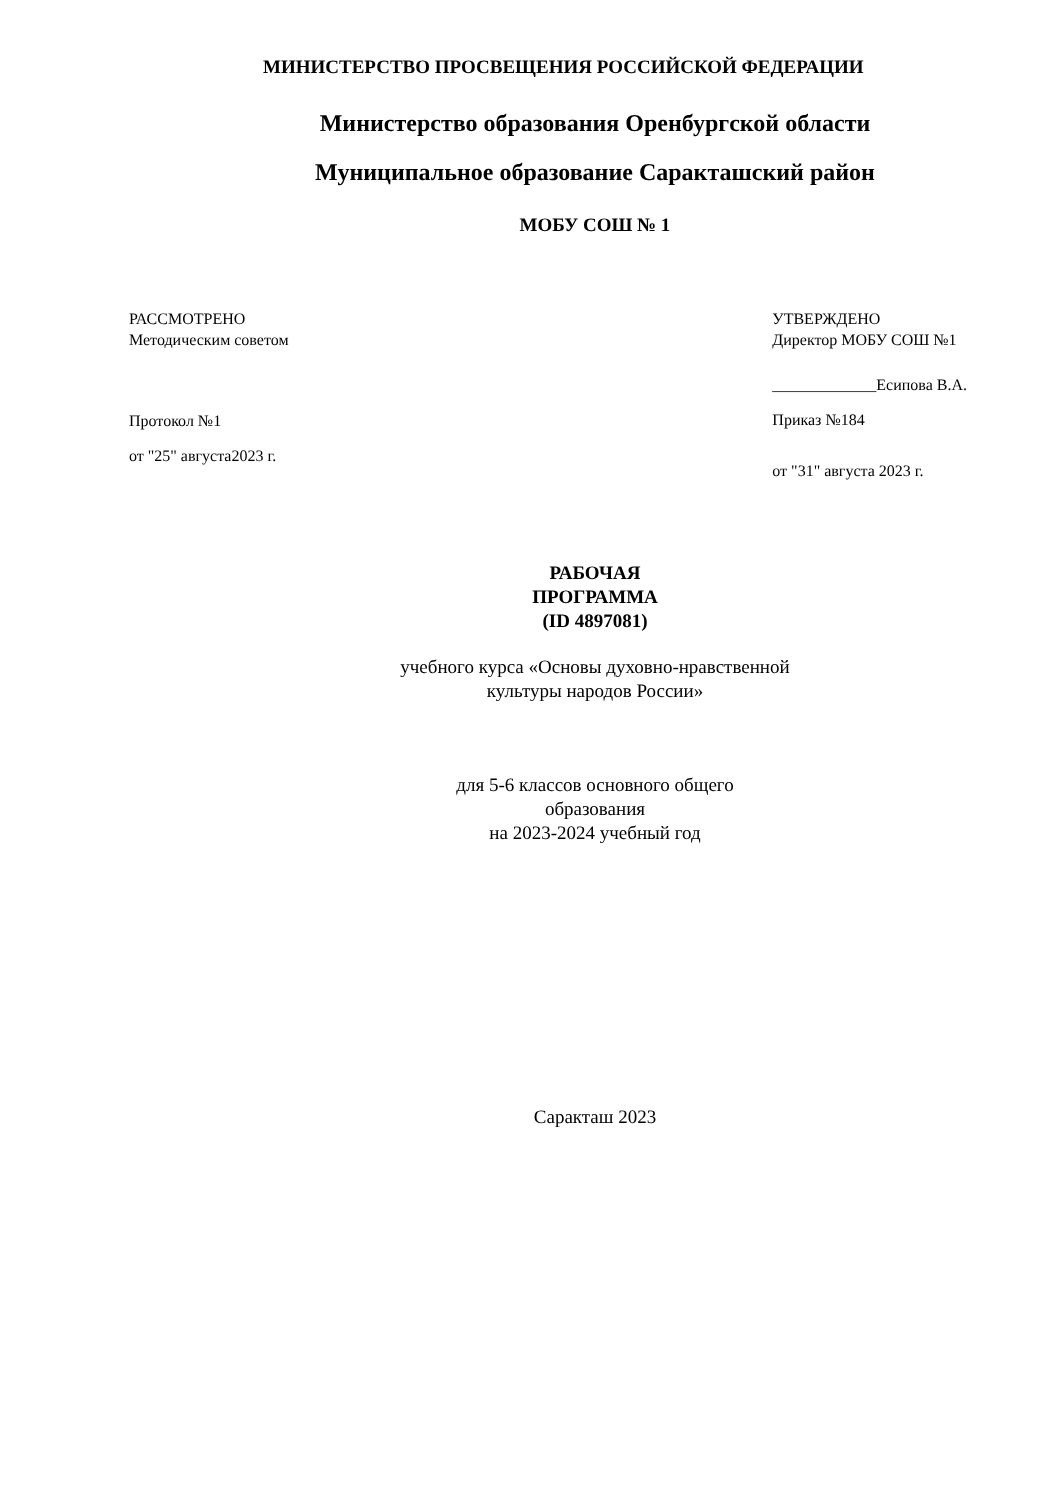МИНИСТЕРСТВО ПРОСВЕЩЕНИЯ РОССИЙСКОЙ ФЕДЕРАЦИИ
Министерство образования Оренбургской области
Муниципальное образование Саракташский район
МОБУ СОШ № 1
РАССМОТРЕНО
Методическим советом
Протокол №1
от "25" августа2023 г.
УТВЕРЖДЕНО
Директор МОБУ СОШ №1
_____________Есипова В.А.
Приказ №184
от "31" августа 2023 г.
РАБОЧАЯ
ПРОГРАММА
(ID 4897081)
учебного курса «Основы духовно-нравственной
культуры народов России»
для 5-6 классов основного общего
образования
на 2023-2024 учебный год
Саракташ 2023